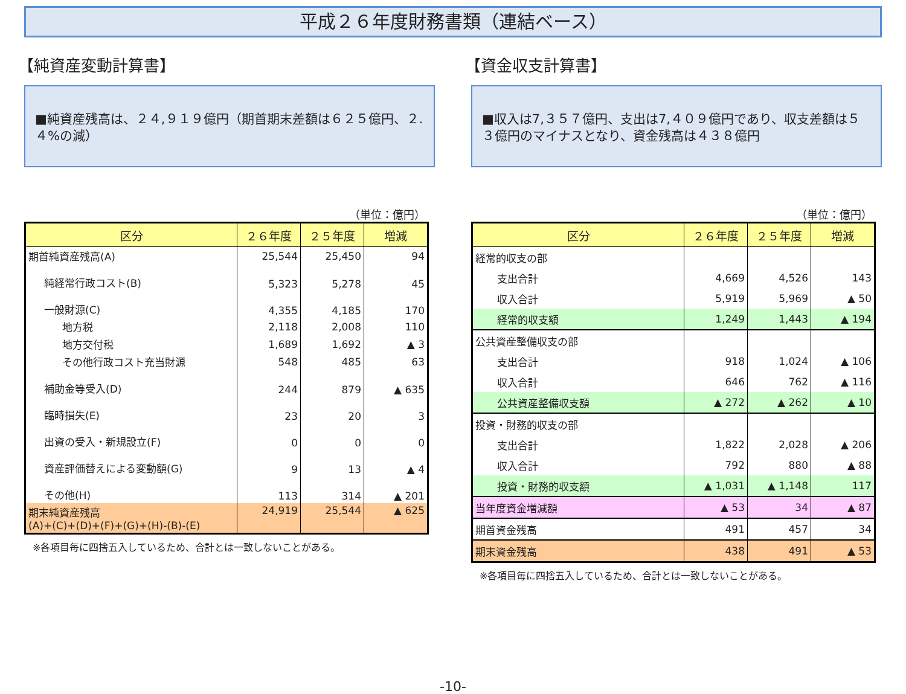平成２６年度財務書類（連結ベース）
【純資産変動計算書】
■純資産残高は、２４,９１９億円（期首期末差額は６２５億円、２.４%の減）
（単位：億円）
| 区分 | ２６年度 | ２５年度 | 増減 |
| --- | --- | --- | --- |
| 期首純資産残高(A) | 25,544 | 25,450 | 94 |
| 純経常行政コスト(B) | 5,323 | 5,278 | 45 |
| 一般財源(C) | 4,355 | 4,185 | 170 |
| 地方税 | 2,118 | 2,008 | 110 |
| 地方交付税 | 1,689 | 1,692 | ▲ 3 |
| その他行政コスト充当財源 | 548 | 485 | 63 |
| 補助金等受入(D) | 244 | 879 | ▲ 635 |
| 臨時損失(E) | 23 | 20 | 3 |
| 出資の受入・新規設立(F) | 0 | 0 | 0 |
| 資産評価替えによる変動額(G) | 9 | 13 | ▲ 4 |
| その他(H) | 113 | 314 | ▲ 201 |
| 期末純資産残高 (A)+(C)+(D)+(F)+(G)+(H)-(B)-(E) | 24,919 | 25,544 | ▲ 625 |
※各項目毎に四捨五入しているため、合計とは一致しないことがある。
【資金収支計算書】
■収入は7,３５７億円、支出は7,４０９億円であり、収支差額は５３億円のマイナスとなり、資金残高は４３８億円
（単位：億円）
| 区分 | ２６年度 | ２５年度 | 増減 |
| --- | --- | --- | --- |
| 経常的収支の部 | | | |
| 支出合計 | 4,669 | 4,526 | 143 |
| 収入合計 | 5,919 | 5,969 | ▲ 50 |
| 経常的収支額 | 1,249 | 1,443 | ▲ 194 |
| 公共資産整備収支の部 | | | |
| 支出合計 | 918 | 1,024 | ▲ 106 |
| 収入合計 | 646 | 762 | ▲ 116 |
| 公共資産整備収支額 | ▲ 272 | ▲ 262 | ▲ 10 |
| 投資・財務的収支の部 | | | |
| 支出合計 | 1,822 | 2,028 | ▲ 206 |
| 収入合計 | 792 | 880 | ▲ 88 |
| 投資・財務的収支額 | ▲ 1,031 | ▲ 1,148 | 117 |
| 当年度資金増減額 | ▲ 53 | 34 | ▲ 87 |
| 期首資金残高 | 491 | 457 | 34 |
| 期末資金残高 | 438 | 491 | ▲ 53 |
※各項目毎に四捨五入しているため、合計とは一致しないことがある。
-10-